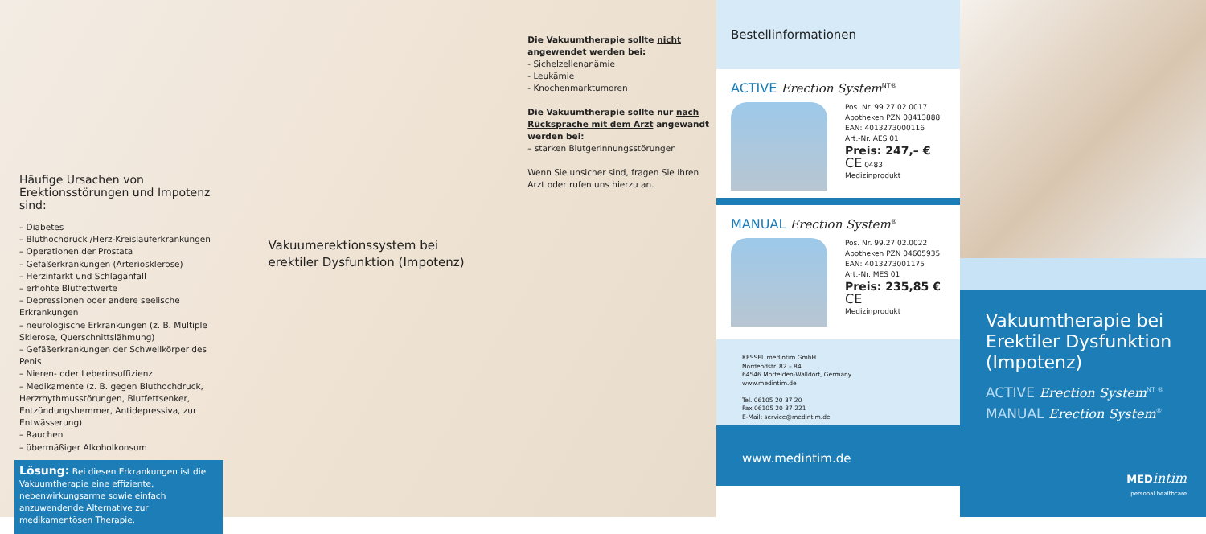Häufige Ursachen von Erektionsstörungen und Impotenz sind:
– Diabetes
– Bluthochdruck /Herz-Kreislauferkrankungen
– Operationen der Prostata
– Gefäßerkrankungen (Arteriosklerose)
– Herzinfarkt und Schlaganfall
– erhöhte Blutfettwerte
– Depressionen oder andere seelische Erkrankungen
– neurologische Erkrankungen (z. B. Multiple Sklerose, Querschnittslähmung)
– Gefäßerkrankungen der Schwellkörper des Penis
– Nieren- oder Leberinsuffizienz
– Medikamente (z. B. gegen Bluthochdruck, Herzrhythmusstörungen, Blutfettsenker, Entzündungshemmer, Antidepressiva, zur Entwässerung)
– Rauchen
– übermäßiger Alkoholkonsum
Lösung: Bei diesen Erkrankungen ist die Vakuumtherapie eine effiziente, nebenwirkungsarme sowie einfach anzuwendende Alternative zur medikamentösen Therapie.
Vakuumerektionssystem bei erektiler Dysfunktion (Impotenz)
Die Vakuumtherapie sollte nicht angewendet werden bei:
- Sichelzellenanämie
- Leukämie
- Knochenmarktumoren
Die Vakuumtherapie sollte nur nach Rücksprache mit dem Arzt angewandt werden bei:
– starken Blutgerinnungsstörungen
Wenn Sie unsicher sind, fragen Sie Ihren Arzt oder rufen uns hierzu an.
Bestellinformationen
ACTIVE Erection System<sup>NT®</sup>
Pos. Nr. 99.27.02.0017
Apotheken PZN 08413888
EAN: 4013273000116
Art.-Nr. AES 01
Preis: 247,– €
CE 0483
Medizinprodukt
MANUAL Erection System<sup>®</sup>
Pos. Nr. 99.27.02.0022
Apotheken PZN 04605935
EAN: 4013273001175
Art.-Nr. MES 01
Preis: 235,85 €
CE
Medizinprodukt
KESSEL medintim GmbH
Nordendstr. 82 – 84
64546 Mörfelden-Walldorf, Germany
www.medintim.de
Tel. 06105 20 37 20
Fax 06105 20 37 221
E-Mail: service@medintim.de
www.medintim.de
Vakuumtherapie bei Erektiler Dysfunktion (Impotenz)
ACTIVE Erection System<sup>NT ®</sup>
MANUAL Erection System<sup>®</sup>
MED intim
personal healthcare